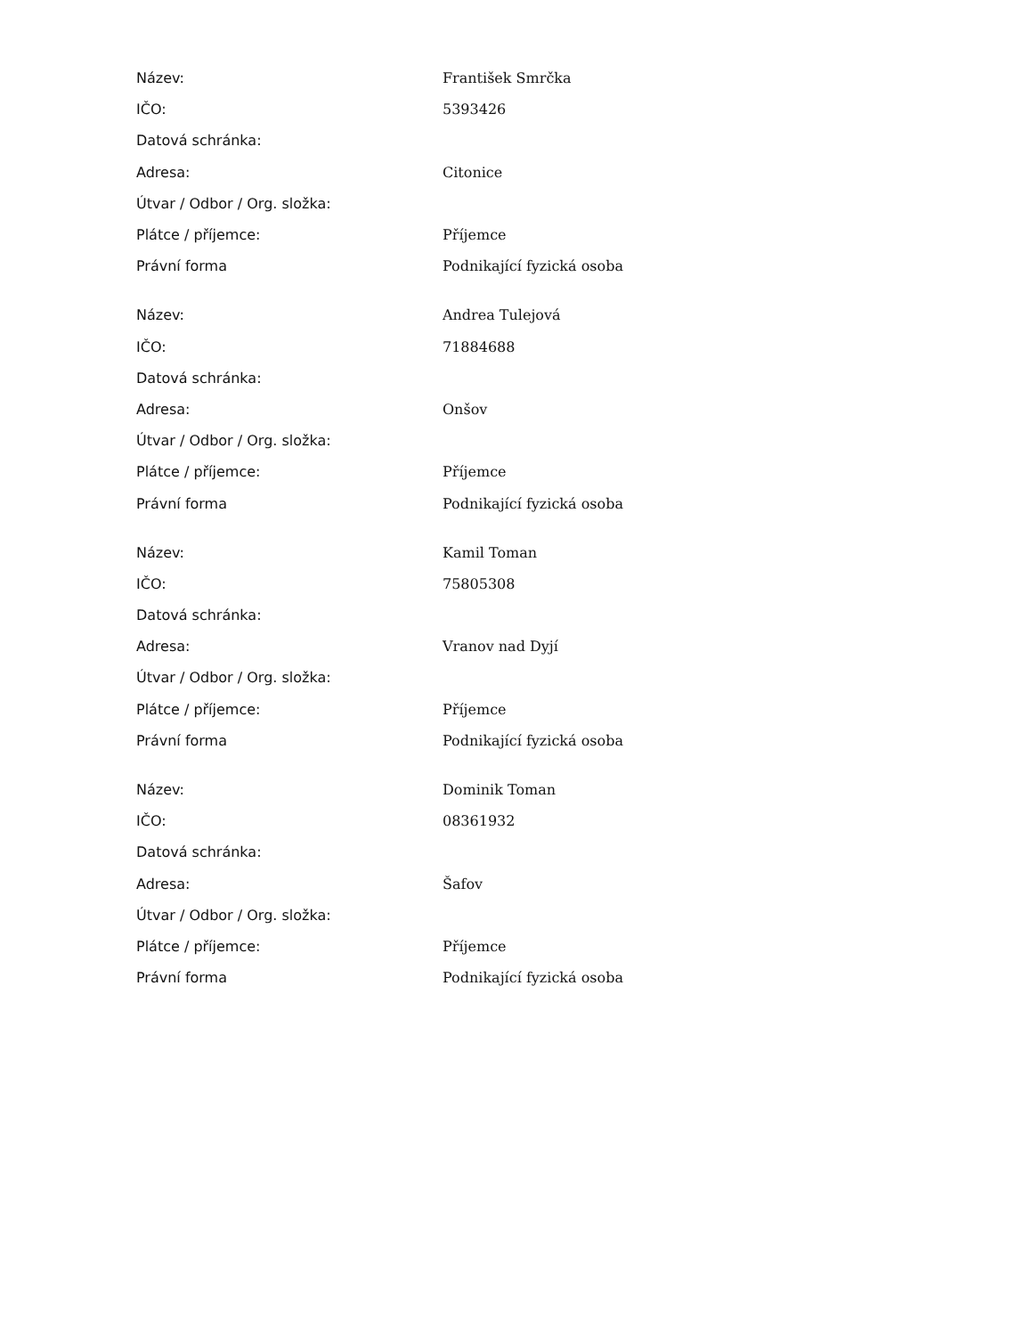| Název: | František Smrčka |
| IČO: | 5393426 |
| Datová schránka: | |
| Adresa: | Citonice |
| Útvar / Odbor / Org. složka: | |
| Plátce / příjemce: | Příjemce |
| Právní forma | Podnikající fyzická osoba |
| Název: | Andrea Tulejová |
| IČO: | 71884688 |
| Datová schránka: | |
| Adresa: | Onšov |
| Útvar / Odbor / Org. složka: | |
| Plátce / příjemce: | Příjemce |
| Právní forma | Podnikající fyzická osoba |
| Název: | Kamil Toman |
| IČO: | 75805308 |
| Datová schránka: | |
| Adresa: | Vranov nad Dyjí |
| Útvar / Odbor / Org. složka: | |
| Plátce / příjemce: | Příjemce |
| Právní forma | Podnikající fyzická osoba |
| Název: | Dominik Toman |
| IČO: | 08361932 |
| Datová schránka: | |
| Adresa: | Šafov |
| Útvar / Odbor / Org. složka: | |
| Plátce / příjemce: | Příjemce |
| Právní forma | Podnikající fyzická osoba |